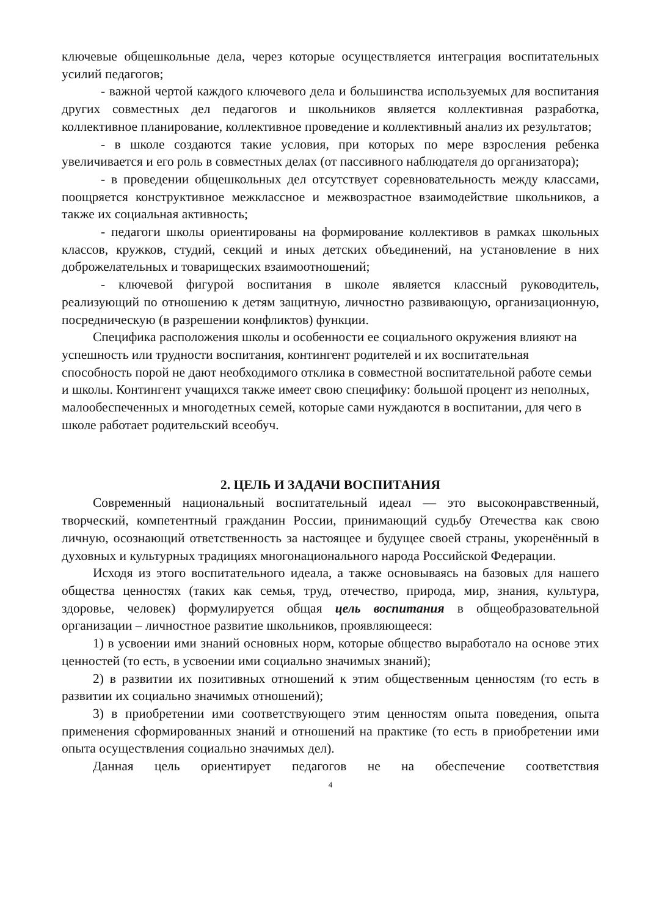ключевые общешкольные дела, через которые осуществляется интеграция воспитательных усилий педагогов;
- важной чертой каждого ключевого дела и большинства используемых для воспитания других совместных дел педагогов и школьников является коллективная разработка, коллективное планирование, коллективное проведение и коллективный анализ их результатов;
- в школе создаются такие условия, при которых по мере взросления ребенка увеличивается и его роль в совместных делах (от пассивного наблюдателя до организатора);
- в проведении общешкольных дел отсутствует соревновательность между классами, поощряется конструктивное межклассное и межвозрастное взаимодействие школьников, а также их социальная активность;
- педагоги школы ориентированы на формирование коллективов в рамках школьных классов, кружков, студий, секций и иных детских объединений, на установление в них доброжелательных и товарищеских взаимоотношений;
- ключевой фигурой воспитания в школе является классный руководитель, реализующий по отношению к детям защитную, личностно развивающую, организационную, посредническую (в разрешении конфликтов) функции.
Специфика расположения школы и особенности ее социального окружения влияют на успешность или трудности воспитания, контингент родителей и их воспитательная способность порой не дают необходимого отклика в совместной воспитательной работе семьи и школы. Контингент учащихся также имеет свою специфику: большой процент из неполных, малообеспеченных и многодетных семей, которые сами нуждаются в воспитании, для чего в школе работает родительский всеобуч.
2. ЦЕЛЬ И ЗАДАЧИ ВОСПИТАНИЯ
Современный национальный воспитательный идеал — это высоконравственный, творческий, компетентный гражданин России, принимающий судьбу Отечества как свою личную, осознающий ответственность за настоящее и будущее своей страны, укоренённый в духовных и культурных традициях многонационального народа Российской Федерации.
Исходя из этого воспитательного идеала, а также основываясь на базовых для нашего общества ценностях (таких как семья, труд, отечество, природа, мир, знания, культура, здоровье, человек) формулируется общая цель воспитания в общеобразовательной организации – личностное развитие школьников, проявляющееся:
1) в усвоении ими знаний основных норм, которые общество выработало на основе этих ценностей (то есть, в усвоении ими социально значимых знаний);
2) в развитии их позитивных отношений к этим общественным ценностям (то есть в развитии их социально значимых отношений);
3) в приобретении ими соответствующего этим ценностям опыта поведения, опыта применения сформированных знаний и отношений на практике (то есть в приобретении ими опыта осуществления социально значимых дел).
Данная цель ориентирует педагогов не на обеспечение соответствия
4